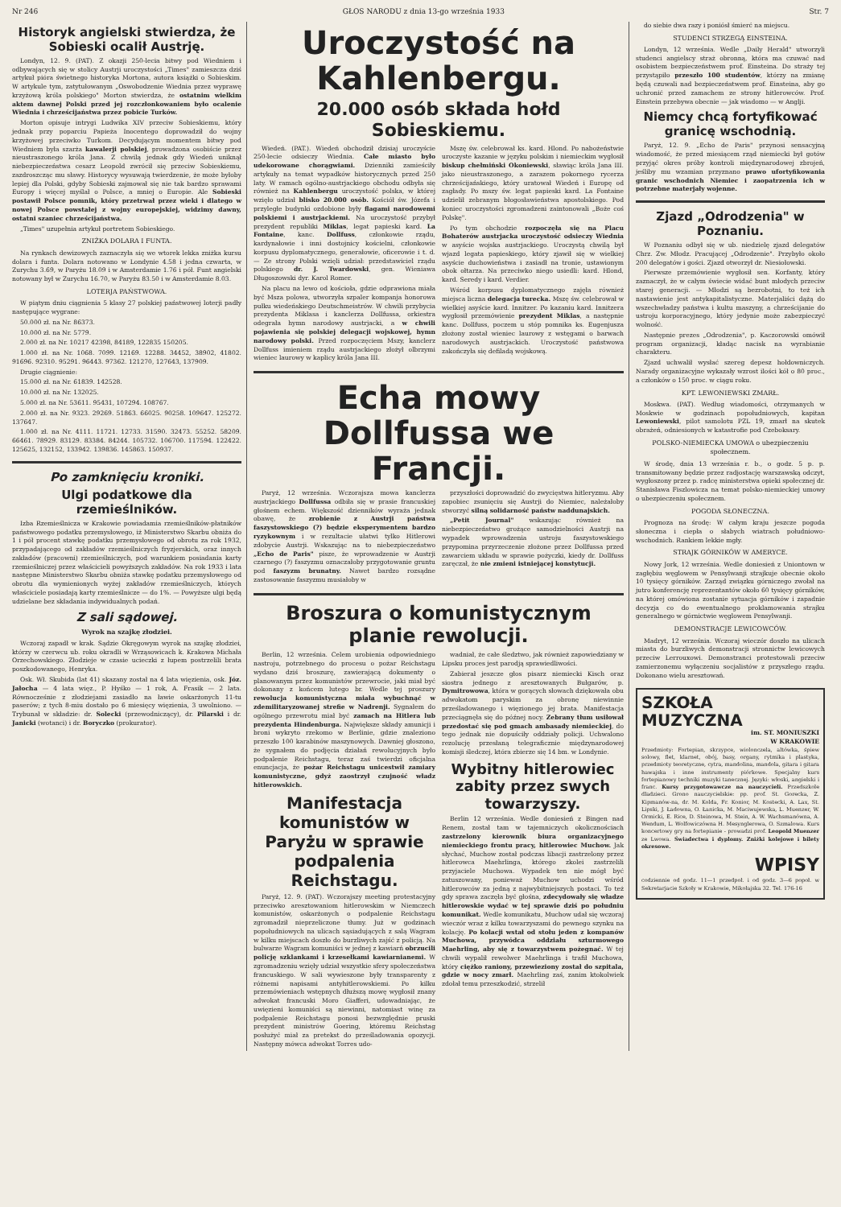Nr 246 GŁOS NARODU z dnia 13-go września 1933 Str. 7
Historyk angielski stwierdza, że Sobieski ocalił Austrję.
Londyn, 12. 9. (PAT). Z okazji 250-lecia bitwy pod Wiedniem i odbywających się w stolicy Austrji uroczystości „Times" zamieszcza dziś artykuł pióra świetnego historyka Mortona, autora książki o Sobieskim. W artykule tym, zatytułowanym „Oswobodzenie Wiednia przez wyprawę krzyżową króla polskiego" Morton stwierdza, że ostatnim wielkim aktem dawnej Polski przed jej rozczłonkowaniem było ocalenie Wiednia i chrześcijaństwa przez pobicie Turków.
Morton opisuje intrygi Ludwika XIV przeciw Sobieskiemu, który jednak przy poparciu Papieża Inocentego doprowadził do wojny krzyżowej przeciwko Turkom. Decydującym momentem bitwy pod Wiedniem była szarża kawalerji polskiej, prowadzona osobiście przez nieustraszonego króla Jana. Z chwilą jednak gdy Wiedeń uniknął niebezpieczeństwa cesarz Leopold zwrócił się przeciw Sobieskiemu, zazdroszcząc mu sławy. Historycy wysuwają twierdzenie, że może byłoby lepiej dla Polski, gdyby Sobieski zajmował się nie tak bardzo sprawami Europy i więcej myślał o Polsce, a mniej o Europie. Ale Sobieski postawił Polsce pomnik, który przetrwał przez wieki i dlatego w nowej Polsce powstałej z wojny europejskiej, widzimy dawny, ostatni szaniec chrześcijaństwa.
„Times" uzupełnia artykuł portretem Sobieskiego.
ZNIŻKA DOLARA I FUNTA.
Na rynkach dewizowych zaznaczyła się we wtorek lekka zniżka kursu dolara i funta. Dolara notowano w Londynie 4.58 i jedna czwarta, w Zurychu 3.69, w Paryżu 18.09 i w Amsterdamie 1.76 i pół. Funt angielski notowany był w Zurychu 16.70, w Paryżu 83.50 i w Amsterdamie 8.03.
LOTERJA PAŃSTWOWA.
W piątym dniu ciągnienia 5 klasy 27 polskiej państwowej loterji padły następujące wygrane:
50.000 zł. na Nr. 86373.
10.000 zł. na Nr. 5779.
2.000 zł. na Nr. 10217 42398, 84189, 122835 150205.
1.000 zł. na Nr. 1068. 7099. 12169. 12288. 34452, 38902, 41802. 91696. 92310. 95291. 96443. 97362. 121270, 127643, 137909.
Drugie ciągnienie:
15.000 zł. na Nr. 61839. 142528.
10.000 zł. na Nr. 132025.
5.000 zł. na Nr. 53611. 95431, 107294. 108767.
2.000 zł. na Nr. 9323. 29269. 51863. 66025. 90258. 109647. 125272. 137647.
1.000 zł. na Nr. 4111. 11721. 12733. 31590. 32473. 55252. 58209. 66461. 78929. 83129. 83384. 84244. 105732. 106700. 117594. 122422. 125625, 132152, 133942. 139836. 145863. 150937.
Po zamknięciu kroniki.
Ulgi podatkowe dla rzemieślników.
Izba Rzemieślnicza w Krakowie powiadamia rzemieślników-płatników państwowego podatku przemysłowego, iż Ministerstwo Skarbu obniża do 1 i pół procent stawkę podatku przemysłowego od obrotu za rok 1932, przypadającego od zakładów rzemieślniczych fryzjerskich, oraz innych zakładów (pracowni) rzemieślniczych, pod warunkiem posiadania karty rzemieślniczej przez właścicieli powyższych zakładów. Na rok 1933 i lata następne Ministerstwo Skarbu obniża stawkę podatku przemysłowego od obrotu dla wymienionych wyżej zakładów rzemieślniczych, których właściciele posiadają karty rzemieślnicze — do 1%. — Powyższe ulgi będą udzielane bez składania indywidualnych podań.
Z sali sądowej.
Wyrok na szajkę złodziei.
Wczoraj zapadł w krak. Sądzie Okręgowym wyrok na szajkę złodziei, którzy w czerwcu ub. roku okradli w Wrząsowicach k. Krakowa Michała Orzechowskiego. Złodzieje w czasie ucieczki z łupem postrzelili brata poszkodowanego, Henryka.
Osk. Wł. Skubida (lat 41) skazany został na 4 lata więzienia, osk. Józ. Jałocha — 4 lata więz., P. Hyśko — 1 rok, A. Frasik — 2 lata. Równocześnie z złodziejami zasiadło na ławie oskarżonych 11-tu paserów; z tych 8-miu dostało po 6 miesięcy więzienia, 3 uwolniono. — Trybunał w składzie: dr. Solecki (przewodniczący), dr. Pilarski i dr. Janicki (wotanci) i dr. Boryczko (prokurator).
Uroczystość na Kahlenbergu.
20.000 osób składa hołd Sobieskiemu.
Wiedeń. (PAT.). Wiedeń obchodził dzisiaj uroczyście 250-lecie odsieczy Wiednia. Całe miasto było udekorowane chorągwiami. Dzienniki zamieściły artykuły na temat wypadków historycznych przed 250 laty. W ramach ogólno-austrjackiego obchodu odbyła się również na Kahlenbergu uroczystość polska, w której wzięło udział blisko 20.000 osób. Kościół św. Józefa i przyległe budynki ozdobione były flagami narodowemi polskiemi i austrjackiemi. Na uroczystość przybył prezydent republiki Miklas, legat papieski kard. La Fontaine, kanc. Dollfuss, członkowie rządu, kardynałowie i inni dostojnicy kościelni, członkowie korpusu dyplomatycznego, generałowie, oficerowie i t. d. — Ze strony Polski wzięli udział: przedstawiciel rządu polskiego dr. J. Twardowski, gen. Wieniawa Długoszowski dyr. Karol Romer.
Na placu na lewo od kościoła, gdzie odprawiona miała być Msza polowa, utworzyła szpaler kompanja honorowa pułku wiedeńskiego Deutschmeistrów. W chwili przybycia prezydenta Miklasa i kanclerza Dollfussa, orkiestra odegrała hymn narodowy austrjacki, a w chwili pojawienia się polskiej delegacji wojskowej, hymn narodowy polski. Przed rozpoczęciem Mszy, kanclerz Dollfuss imieniem rządu austrjackiego złożył olbrzymi wieniec laurowy w kaplicy króla Jana III.
Mszę św. celebrował ks. kard. Hlond. Po nabożeństwie uroczyste kazanie w języku polskim i niemieckim wygłosił biskup chełmiński Okoniewski, sławiąc króla Jana III. jako nieustraszonego, a zarazem pokornego rycerza chrześcijańskiego, który uratował Wiedeń i Europę od zagłady. Po mszy św. legat papieski kard. La Fontaine udzielił zebranym błogosławieństwa apostolskiego. Pod koniec uroczystości zgromadzeni zaintonowali „Boże coś Polskę".
Po tym obchodzie rozpoczęła się na Placu Bohaterów austrjacka uroczystość odsieczy Wiednia w asyście wojska austrjackiego. Uroczystą chwilą był wjazd legata papieskiego, który zjawił się w wielkiej asyście duchowieństwa i zasiadł na tronie, ustawionym obok ołtarza. Na przeciwko niego usiedli: kard. Hlond, kard. Seredy i kard. Verdier.
Wśród korpusu dyplomatycznego zajęła również miejsca liczna delegacja turecka. Mszę św. celebrował w wielkiej asyście kard. Innitzer. Po kazaniu kard. Innitzera wygłosił przemówienie prezydent Miklas, a następnie kanc. Dollfuss, poczem u stóp pomnika ks. Eugenjusza złożony został wieniec laurowy z wstęgami o barwach narodowych austrjackich. Uroczystość państwowa zakończyła się defiladą wojskową.
Echa mowy Dollfussa we Francji.
Paryż, 12 września. Wczorajsza mowa kanclerza austrjackiego Dollfussa odbiła się w prasie francuskiej głośnem echem. Większość dzienników wyraża jednak obawę, że zrobienie z Austrji państwa faszystowskiego (?) będzie eksperymentem bardzo ryzykownym i w rezultacie ułatwi tylko Hitlerowi zdobycie Austrji. Wskazując na to niebezpieczeństwo „Echo de Paris" pisze, że wprowadzenie w Austrji czarnego (?) faszyzmu oznaczałoby przygotowanie gruntu pod faszyzm brunatny. Nawet bardzo rozsądne zastosowanie faszyzmu musiałoby w
przyszłości doprowadzić do zwycięstwa hitleryzmu. Aby zapobiec zsunięciu się Austrji do Niemiec, należałoby stworzyć silną solidarność państw naddunajskich.
„Petit Journal" wskazując również na niebezpieczeństwo grożące samodzielności Austrji na wypadek wprowadzenia ustroju faszystowskiego przypomina przyrzeczenie złożone przez Dollfussa przed zawarciem układu w sprawie pożyczki, kiedy dr. Dollfuss zaręczał, że nie zmieni istniejącej konstytucji.
Broszura o komunistycznym planie rewolucji.
Berlin, 12 września. Celem urobienia odpowiedniego nastroju, potrzebnego do procesu o pożar Reichstagu wydano dziś broszurę, zawierającą dokumenty o planowanym przez komunistów przewrocie, jaki miał być dokonany z końcem lutego br. Wedle tej proszury rewolucja komunistyczna miała wybuchnąć w zdemilitaryzowanej strefie w Nadrenji. Sygnałem do ogólnego przewrotu miał być zamach na Hitlera lub prezydenta Hindenburga. Największe składy amunicji i broni wykryto rzekomo w Berlinie, gdzie znaleziono przeszło 100 karabinów maszynowych. Dawniej głoszono, że sygnałem do podjęcia działań rewolucyjnych było podpalenie Reichstagu, teraz zaś twierdzi oficjalna enuncjacja, że pożar Reichstagu unicestwił zamiary komunistyczne, gdyż zaostrzył czujność władz hitlerowskich.
Manifestacja komunistów w Paryżu w sprawie podpalenia Reichstagu.
Paryż, 12. 9. (PAT). Wczorajszy meeting protestacyjny przeciwko aresztowaniom hitlerowskim w Niemczech komunistów, oskarżonych o podpalenie Reichstagu zgromadził nieprzeliczone tłumy. Już w godzinach popołudniowych na ulicach sąsiadujących z salą Wagram w kilku miejscach doszło do burzliwych zajść z policją. Na bulwarze Wagram komuniści w jednej z kawiarń obrzucili policję szklankami i krzesełkami kawiarnianemi. W zgromadzeniu wzięły udział wszystkie sfery społeczeństwa francuskiego. W sali wywieszone były transparenty z różnemi napisami antyhitlerowskiemi. Po kilku przemówieniach wstępnych dłuższą mowę wygłosił znany adwokat francuski Moro Giafferi, udowadniając, że uwięzieni komuniści są niewinni, natomiast winę za podpalenie Reichstagu ponosi bezwzględnie pruski prezydent ministrów Goering, któremu Reichstag posłużyć miał za pretekst do prześladowania opozycji. Następny mówca adwokat Torres udo-
wadniał, że całe śledztwo, jak również zapowiedziany w Lipsku proces jest parodją sprawiedliwości.
Zabierał jeszcze głos pisarz niemiecki Kisch oraz siostra jednego z aresztowanych Bułgarów, p. Dymitrowowa, która w gorących słowach dziękowała obu adwokatom paryskim za obronę niewinnie prześladowanego i więzionego jej brata. Manifestacja przeciągnęła się do późnej nocy. Zebrany tłum usiłował przedostać się pod gmach ambasady niemieckiej, do tego jednak nie dopuściły oddziały policji. Uchwalono rezolucję przesłaną telegraficznie międzynarodowej komisji śledczej, która zbierze się 14 bm. w Londynie.
Wybitny hitlerowiec zabity przez swych towarzyszy.
Berlin 12 września. Wedle doniesień z Bingen nad Renem, został tam w tajemniczych okolicznościach zastrzelony kierownik biura organizacyjnego niemieckiego frontu pracy, hitlerowiec Muchow. Jak słychać, Muchow został podczas libacji zastrzelony przez hitlerowca Maehrlinga, którego zkolei zastrzelili przyjaciele Muchowa. Wypadek ten nie mógł być zatuszowany, ponieważ Muchow uchodzi wśród hitlerowców za jedną z najwybitniejszych postaci. To też gdy sprawa zaczęła być głośna, zdecydowały się władze hitlerowskie wydać w tej sprawie dziś po południu komunikat. Wedle komunikatu, Muchow udał się wczoraj wieczór wraz z kilku towarzyszami do pewnego szynku na kolację. Po kolacji wstał od stołu jeden z kompanów Muchowa, przywódca oddziału szturmowego Maehrling, aby się z towarzystwem pożegnać. W tej chwili wypalił rewolwer Maehrlinga i trafił Muchowa, który ciężko raniony, przewieziony został do szpitala, gdzie w nocy zmarł. Maehrling zaś, zanim ktokolwiek zdołał temu przeszkodzić, strzelił
do siebie dwa razy i poniósł śmierć na miejscu.
STUDENCI STRZEGĄ EINSTEINA.
Londyn, 12 września. Wedle „Daily Herald" utworzyli studenci angielscy straż obronną, która ma czuwać nad osobistem bezpieczeństwem prof. Einsteina. Do straży tej przystąpiło przeszło 100 studentów, którzy na zmianę będą czuwali nad bezpieczeństwem prof. Einsteina, aby go uchronić przed zamachem ze strony hitlerowców. Prof. Einstein przebywa obecnie — jak wiadomo — w Anglji.
Niemcy chcą fortyfikować granicę wschodnią.
Paryż, 12. 9. „Echo de Paris" przynosi sensacyjną wiadomość, że przed miesiącem rząd niemiecki był gotów przyjąć okres próby kontroli międzynarodowej zbrojeń, jeśliby mu wzamian przyznano prawo ufortyfikowania granic wschodnich Niemiec i zaopatrzenia ich w potrzebne materjały wojenne.
Zjazd „Odrodzenia" w Poznaniu.
W Poznaniu odbył się w ub. niedzielę zjazd delegatów Chrz. Zw. Młodz. Pracującej „Odrodzenie". Przybyło około 200 delegatów i gości. Zjazd otworzył dr. Niesiołowski.
Pierwsze przemówienie wygłosił sen. Korfanty, który zaznaczył, że w całym świecie widać bunt młodych przeciw starej generacji. — Młodzi są bezrobotni, to też ich nastawienie jest antykapitalistyczne. Materjaliści dążą do wszechwładzy państwa i kultu maszyny, a chrześcijanie do ustroju korporacyjnego, który jedynie może zabezpieczyć wolność.
Następnie prezes „Odrodzenia", p. Kaczorowski omówił program organizacji, kładąc nacisk na wyrabianie charakteru.
Zjazd uchwalił wysłać szereg depesz hołdowniczych. Narady organizacyjne wykazały wzrost ilości kół o 80 proc., a członków o 150 proc. w ciągu roku.
KPT. LEWONIEWSKI ZMARŁ.
Moskwa. (PAT). Według wiadomości, otrzymanych w Moskwie w godzinach popołudniowych, kapitan Lewoniewski, pilot samolotu PZL 19, zmarł na skutek obrażeń, odniesionych w katastrofie pod Czeboksary.
POLSKO-NIEMIECKA UMOWA o ubezpieczeniu społecznem.
W środę, dnia 13 września r. b., o godz. 5 p. p. transmitowany będzie przez radjostację warszawską odczyt, wygłoszony przez p. radcę ministerstwa opieki społecznej dr. Stanisława Fiszlowicza na temat polsko-niemieckiej umowy o ubezpieczeniu społecznem.
POGODA SŁONECZNA.
Prognoza na środę: W całym kraju jeszcze pogoda słoneczna i ciepła o słabych wiatrach południowo-wschodnich. Rankiem lekkie mgły.
STRAJK GÓRNIKÓW W AMERYCE.
Nowy Jork, 12 września. Wedle doniesień z Uniontown w zagłębiu węglowem w Pensylwanji strajkuje obecnie około 10 tysięcy górników. Zarząd związku górniczego zwołał na jutro konferencję reprezentantów około 60 tysięcy górników, na której omówiona zostanie sytuacja górników i zapadnie decyzja co do ewentualnego proklamowania strajku generalnego w górnictwie węglowem Pensylwanji.
DEMONSTRACJE LEWICOWCÓW.
Madryt, 12 września. Wczoraj wieczór doszło na ulicach miasta do burzliwych demonstracji stronnictw lewicowych przeciw Lerrouxowi. Demonstranci protestowali przeciw zamierzonemu wyłączeniu socjalistów z przyszłego rządu. Dokonano wielu aresztowań.
SZKOŁA
MUZYCZNA
im. ST. MONIUSZKI
W KRAKOWIE
Przedmioty: Fortepian, skrzypce, wiolonczela, altówka, śpiew solowy, flet, klarnet, obój, basy, organy, rytmika i plastyka, przedmioty teoretyczne, cytra, mandolina, mandola, gitara i gitara hawajska i inne instrumenty piórkowe. Specjalny kurs fortepianowy techniki muzyki tanecznej. Języki: włoski, angielski i franc. Kursy przygotowawcze na nauczycieli. Przedszkole dladzieci. Grono nauczycielskie: pp. prof. St. Gorecka, Z. Kipmanów-na, dr. M. Kolda, Fr. Konior, M. Kostecki, A. Lax, St. Lipski, J. Ładowna, O. Łanicka, M. Maciwujewska, L. Muenzer, W. Ormicki, E. Rice, D. Steinowa, M. Stein, A. W. Wachsmanówna, A. Wendum, L. Wolfowiczówna H. Mesynglerowa, O. Szmalowa. Kurs koncertowy gry na fortepianie - prowadzi prof. Leopold Muenzer ze Lwowa. Świadectwa i dyplomy. Zniżki kolejowe i bilety okresowe.
WPISY
codziennie od godz. 11—1 przedpoł. i od godz. 3—6 popoł. w Sekretarjacie Szkoły w Krakowie, Mikołajska 32. Tel. 176-16